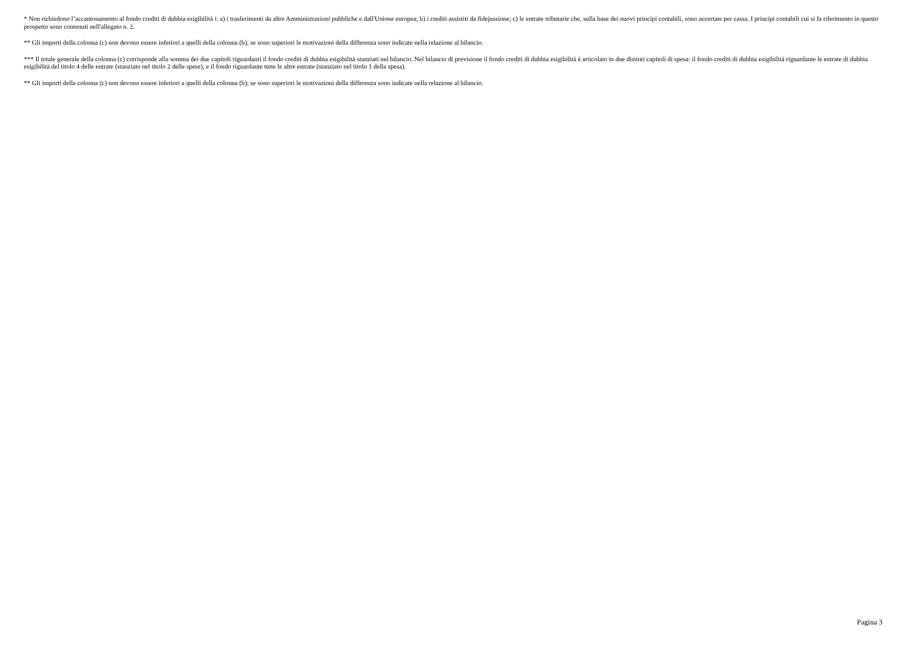* Non richiedono l’accantonamento al fondo crediti di dubbia esigibilità i: a) i trasferimenti da altre Amministrazioni pubbliche e dall'Unione europea; b) i crediti assistiti da fidejussione; c) le entrate tributarie che, sulla base dei nuovi principi contabili, sono accertate per cassa. I principi contabili cui si fa riferimento in questo prospetto sono contenuti nell'allegato n. 2.
** Gli importi della colonna (c) non devono essere inferiori a quelli della colonna (b); se sono superiori le motivazioni della differenza sono indicate nella relazione al bilancio.
*** Il totale generale della colonna (c) corrisponde alla somma dei due capitoli riguardanti il fondo crediti di dubbia esigibilità stanziati nel bilancio. Nel bilancio di previsione il fondo crediti di dubbia esigibilità è articolato in due distinti capitoli di spesa: il fondo crediti di dubbia esigibilità riguardante le entrate di dubbia esigibilità del titolo 4 delle entrate (stanziato nel titolo 2 delle spese), e il fondo riguardante tutte le altre entrate (stanziato nel titolo 1 della spesa).
** Gli importi della colonna (c) non devono essere inferiori a quelli della colonna (b); se sono superiori le motivazioni della differenza sono indicate nella relazione al bilancio.
Pagina 3